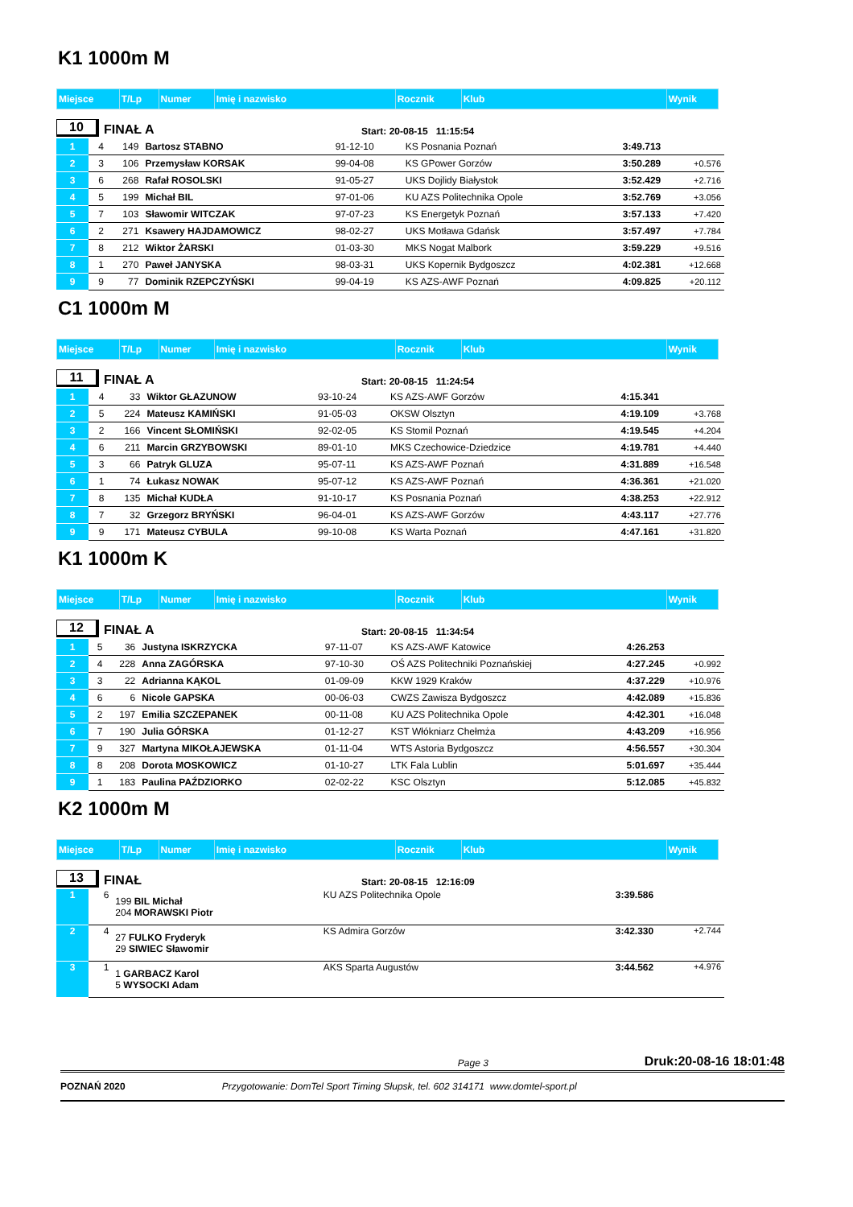K1 1000m M
| Miejsce | T/Lp | Numer | Imię i nazwisko | Rocznik | Klub | Wynik | |
10 FINAŁ A Start: 20-08-15 11:15:54
| 1 | 4 | 149 | Bartosz STABNO | 91-12-10 | KS Posnania Poznań | 3:49.713 | |
| 2 | 3 | 106 | Przemysław KORSAK | 99-04-08 | KS GPower Gorzów | 3:50.289 | +0.576 |
| 3 | 6 | 268 | Rafał ROSOLSKI | 91-05-27 | UKS Dojlidy Białystok | 3:52.429 | +2.716 |
| 4 | 5 | 199 | Michał BIL | 97-01-06 | KU AZS Politechnika Opole | 3:52.769 | +3.056 |
| 5 | 7 | 103 | Sławomir WITCZAK | 97-07-23 | KS Energetyk Poznań | 3:57.133 | +7.420 |
| 6 | 2 | 271 | Ksawery HAJDAMOWICZ | 98-02-27 | UKS Motława Gdańsk | 3:57.497 | +7.784 |
| 7 | 8 | 212 | Wiktor ŻARSKI | 01-03-30 | MKS Nogat Malbork | 3:59.229 | +9.516 |
| 8 | 1 | 270 | Paweł JANYSKA | 98-03-31 | UKS Kopernik Bydgoszcz | 4:02.381 | +12.668 |
| 9 | 9 | 77 | Dominik RZEPCZYŃSKI | 99-04-19 | KS AZS-AWF Poznań | 4:09.825 | +20.112 |
C1 1000m M
| Miejsce | T/Lp | Numer | Imię i nazwisko | Rocznik | Klub | Wynik | |
11 FINAŁ A Start: 20-08-15 11:24:54
| 1 | 4 | 33 | Wiktor GŁAZUNOW | 93-10-24 | KS AZS-AWF Gorzów | 4:15.341 | |
| 2 | 5 | 224 | Mateusz KAMIŃSKI | 91-05-03 | OKSW Olsztyn | 4:19.109 | +3.768 |
| 3 | 2 | 166 | Vincent SŁOMIŃSKI | 92-02-05 | KS Stomil Poznań | 4:19.545 | +4.204 |
| 4 | 6 | 211 | Marcin GRZYBOWSKI | 89-01-10 | MKS Czechowice-Dziedzice | 4:19.781 | +4.440 |
| 5 | 3 | 66 | Patryk GLUZA | 95-07-11 | KS AZS-AWF Poznań | 4:31.889 | +16.548 |
| 6 | 1 | 74 | Łukasz NOWAK | 95-07-12 | KS AZS-AWF Poznań | 4:36.361 | +21.020 |
| 7 | 8 | 135 | Michał KUDŁA | 91-10-17 | KS Posnania Poznań | 4:38.253 | +22.912 |
| 8 | 7 | 32 | Grzegorz BRYŃSKI | 96-04-01 | KS AZS-AWF Gorzów | 4:43.117 | +27.776 |
| 9 | 9 | 171 | Mateusz CYBULA | 99-10-08 | KS Warta Poznań | 4:47.161 | +31.820 |
K1 1000m K
| Miejsce | T/Lp | Numer | Imię i nazwisko | Rocznik | Klub | Wynik | |
12 FINAŁ A Start: 20-08-15 11:34:54
| 1 | 5 | 36 | Justyna ISKRZYCKA | 97-11-07 | KS AZS-AWF Katowice | 4:26.253 | |
| 2 | 4 | 228 | Anna ZAGÓRSKA | 97-10-30 | OŚ AZS Politechniki Poznańskiej | 4:27.245 | +0.992 |
| 3 | 3 | 22 | Adrianna KĄKOL | 01-09-09 | KKW 1929 Kraków | 4:37.229 | +10.976 |
| 4 | 6 | 6 | Nicole GAPSKA | 00-06-03 | CWZS Zawisza Bydgoszcz | 4:42.089 | +15.836 |
| 5 | 2 | 197 | Emilia SZCZEPANEK | 00-11-08 | KU AZS Politechnika Opole | 4:42.301 | +16.048 |
| 6 | 7 | 190 | Julia GÓRSKA | 01-12-27 | KST Włókniarz Chełmża | 4:43.209 | +16.956 |
| 7 | 9 | 327 | Martyna MIKOŁAJEWSKA | 01-11-04 | WTS Astoria Bydgoszcz | 4:56.557 | +30.304 |
| 8 | 8 | 208 | Dorota MOSKOWICZ | 01-10-27 | LTK Fala Lublin | 5:01.697 | +35.444 |
| 9 | 1 | 183 | Paulina PAŹDZIORKO | 02-02-22 | KSC Olsztyn | 5:12.085 | +45.832 |
K2 1000m M
| Miejsce | T/Lp | Numer | Imię i nazwisko | Rocznik | Klub | Wynik | |
13 FINAŁ Start: 20-08-15 12:16:09
| 1 | 6 | 199 BIL Michał 204 MORAWSKI Piotr | KU AZS Politechnika Opole | 3:39.586 | |
| 2 | 4 | 27 FULKO Fryderyk 29 SIWIEC Sławomir | KS Admira Gorzów | 3:42.330 | +2.744 |
| 3 | 1 | 1 GARBACZ Karol 5 WYSOCKI Adam | AKS Sparta Augustów | 3:44.562 | +4.976 |
Page 3 Druk:20-08-16 18:01:48
POZNAŃ 2020 Przygotowanie: DomTel Sport Timing Słupsk, tel. 602 314171 www.domtel-sport.pl